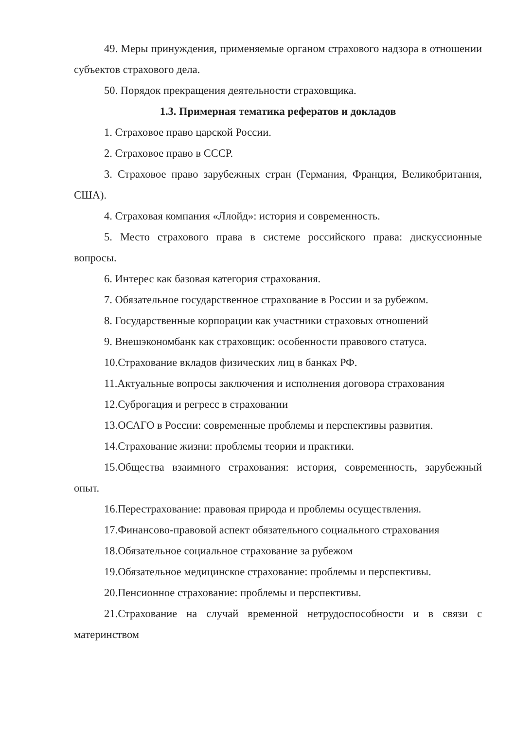49. Меры принуждения, применяемые органом страхового надзора в отношении субъектов страхового дела.
50. Порядок прекращения деятельности страховщика.
1.3. Примерная тематика рефератов и докладов
1. Страховое право царской России.
2. Страховое право в СССР.
3. Страховое право зарубежных стран (Германия, Франция, Великобритания, США).
4. Страховая компания «Ллойд»: история и современность.
5. Место страхового права в системе российского права: дискуссионные вопросы.
6. Интерес как базовая категория страхования.
7. Обязательное государственное страхование в России и за рубежом.
8. Государственные корпорации как участники страховых отношений
9. Внешэкономбанк как страховщик: особенности правового статуса.
10.Страхование вкладов физических лиц в банках РФ.
11.Актуальные вопросы заключения и исполнения договора страхования
12.Суброгация и регресс в страховании
13.ОСАГО в России: современные проблемы и перспективы развития.
14.Страхование жизни: проблемы теории и практики.
15.Общества взаимного страхования: история, современность, зарубежный опыт.
16.Перестрахование: правовая природа и проблемы осуществления.
17.Финансово-правовой аспект обязательного социального страхования
18.Обязательное социальное страхование за рубежом
19.Обязательное медицинское страхование: проблемы и перспективы.
20.Пенсионное страхование: проблемы и перспективы.
21.Страхование на случай временной нетрудоспособности и в связи с материнством